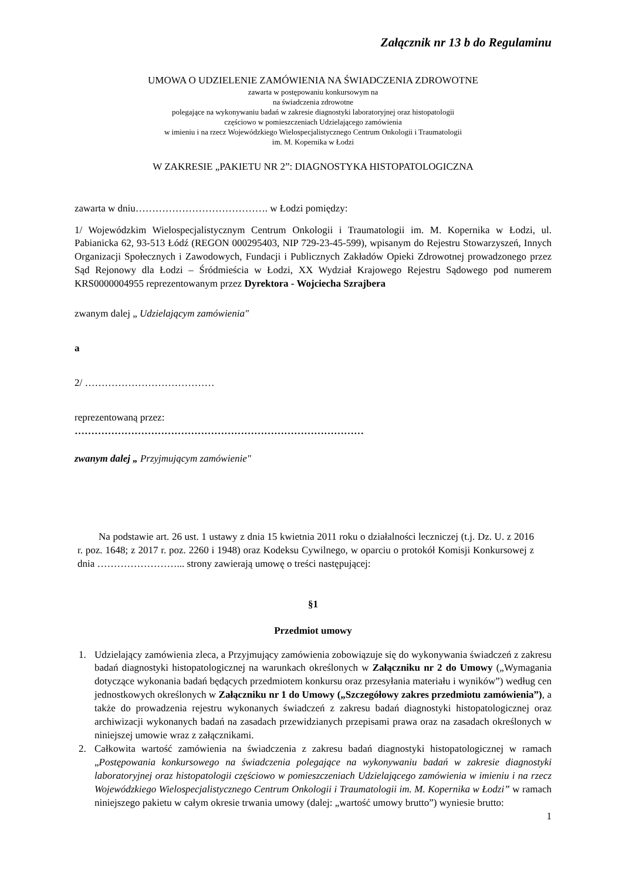Załącznik nr 13 b do Regulaminu
UMOWA O UDZIELENIE ZAMÓWIENIA NA ŚWIADCZENIA ZDROWOTNE
zawarta w postępowaniu konkursowym na
na świadczenia zdrowotne
polegające na wykonywaniu badań w zakresie diagnostyki laboratoryjnej oraz histopatologii
częściowo w pomieszczeniach Udzielającego zamówienia
w imieniu i na rzecz Wojewódzkiego Wielospecjalistycznego Centrum Onkologii i Traumatologii
im. M. Kopernika w Łodzi
W ZAKRESIE „PAKIETU NR 2”: DIAGNOSTYKA HISTOPATOLOGICZNA
zawarta w dniu…………………………………. w Łodzi pomiędzy:
1/ Wojewódzkim Wielospecjalistycznym Centrum Onkologii i Traumatologii im. M. Kopernika w Łodzi, ul. Pabianicka 62, 93-513 Łódź (REGON 000295403, NIP 729-23-45-599), wpisanym do Rejestru Stowarzyszeń, Innych Organizacji Społecznych i Zawodowych, Fundacji i Publicznych Zakładów Opieki Zdrowotnej prowadzonego przez Sąd Rejonowy dla Łodzi – Śródmieścia w Łodzi, XX Wydział Krajowego Rejestru Sądowego pod numerem KRS0000004955 reprezentowanym przez Dyrektora - Wojciecha Szrajbera
zwanym dalej „ Udzielającym zamówienia"
a
2/ …………………………………
reprezentowaną przez:
……………………………………………………………………………
zwanym dalej „ Przyjmującym zamówienie"
Na podstawie art. 26 ust. 1 ustawy z dnia 15 kwietnia 2011 roku o działalności leczniczej (t.j. Dz. U. z 2016 r. poz. 1648; z 2017 r. poz. 2260 i 1948) oraz Kodeksu Cywilnego, w oparciu o protokół Komisji Konkursowej z dnia ……………………... strony zawierają umowę o treści następującej:
§1
Przedmiot umowy
1. Udzielający zamówienia zleca, a Przyjmujący zamówienia zobowiązuje się do wykonywania świadczeń z zakresu badań diagnostyki histopatologicznej na warunkach określonych w Załączniku nr 2 do Umowy („Wymagania dotyczące wykonania badań będących przedmiotem konkursu oraz przesyłania materiału i wyników”) według cen jednostkowych określonych w Załączniku nr 1 do Umowy („Szczegółowy zakres przedmiotu zamówienia”), a także do prowadzenia rejestru wykonanych świadczeń z zakresu badań diagnostyki histopatologicznej oraz archiwizacji wykonanych badań na zasadach przewidzianych przepisami prawa oraz na zasadach określonych w niniejszej umowie wraz z załącznikami.
2. Całkowita wartość zamówienia na świadczenia z zakresu badań diagnostyki histopatologicznej w ramach „Postępowania konkursowego na świadczenia polegające na wykonywaniu badań w zakresie diagnostyki laboratoryjnej oraz histopatologii częściowo w pomieszczeniach Udzielającego zamówienia w imieniu i na rzecz Wojewódzkiego Wielospecjalistycznego Centrum Onkologii i Traumatologii im. M. Kopernika w Łodzi” w ramach niniejszego pakietu w całym okresie trwania umowy (dalej: „wartość umowy brutto”) wyniesie brutto:
1